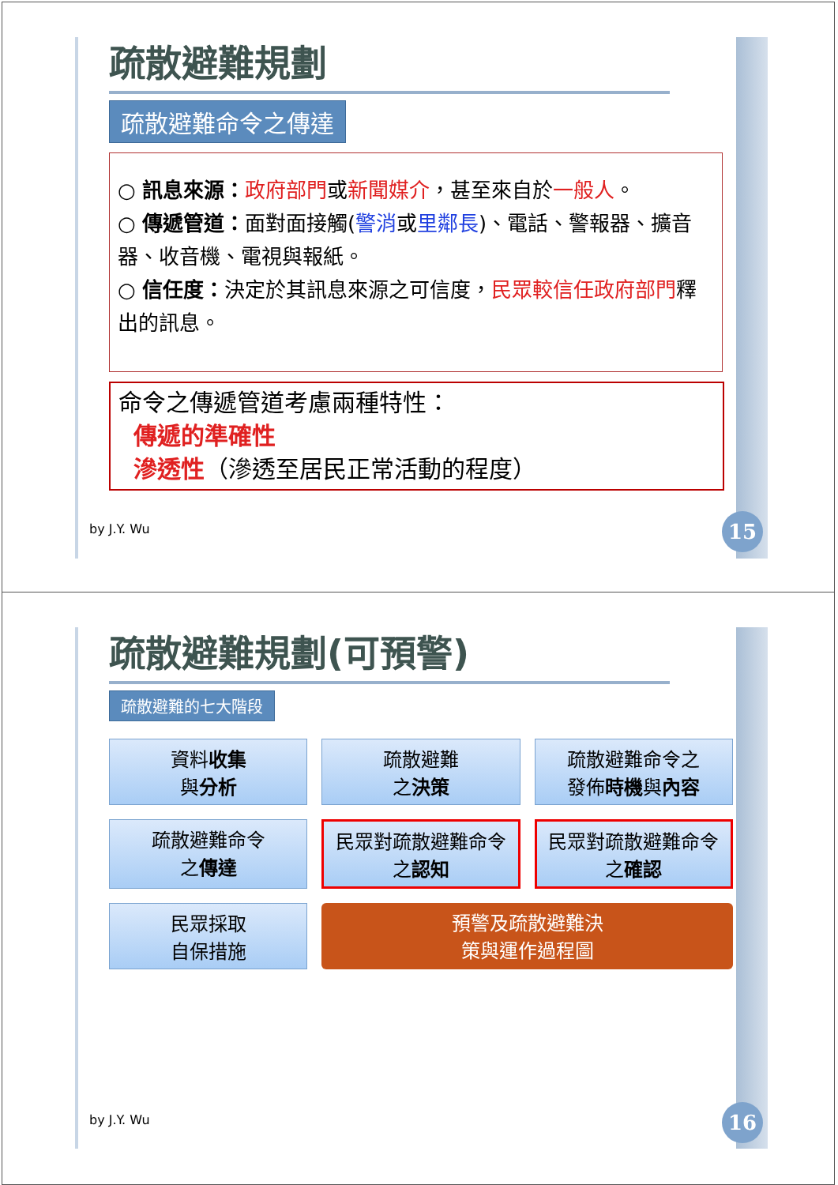疏散避難規劃
疏散避難命令之傳達
○ 訊息來源：政府部門或新聞媒介，甚至來自於一般人。
○ 傳遞管道：面對面接觸(警消或里鄰長)、電話、警報器、擴音器、收音機、電視與報紙。
○ 信任度：決定於其訊息來源之可信度，民眾較信任政府部門釋出的訊息。
命令之傳遞管道考慮兩種特性：
傳遞的準確性
滲透性（滲透至居民正常活動的程度）
by J.Y. Wu 15
疏散避難規劃(可預警)
疏散避難的七大階段
資料收集
與分析
疏散避難
之決策
疏散避難命令之
發佈時機與內容
疏散避難命令
之傳達
民眾對疏散避難命令
之認知
民眾對疏散避難命令
之確認
民眾採取
自保措施
預警及疏散避難決
策與運作過程圖
by J.Y. Wu 16